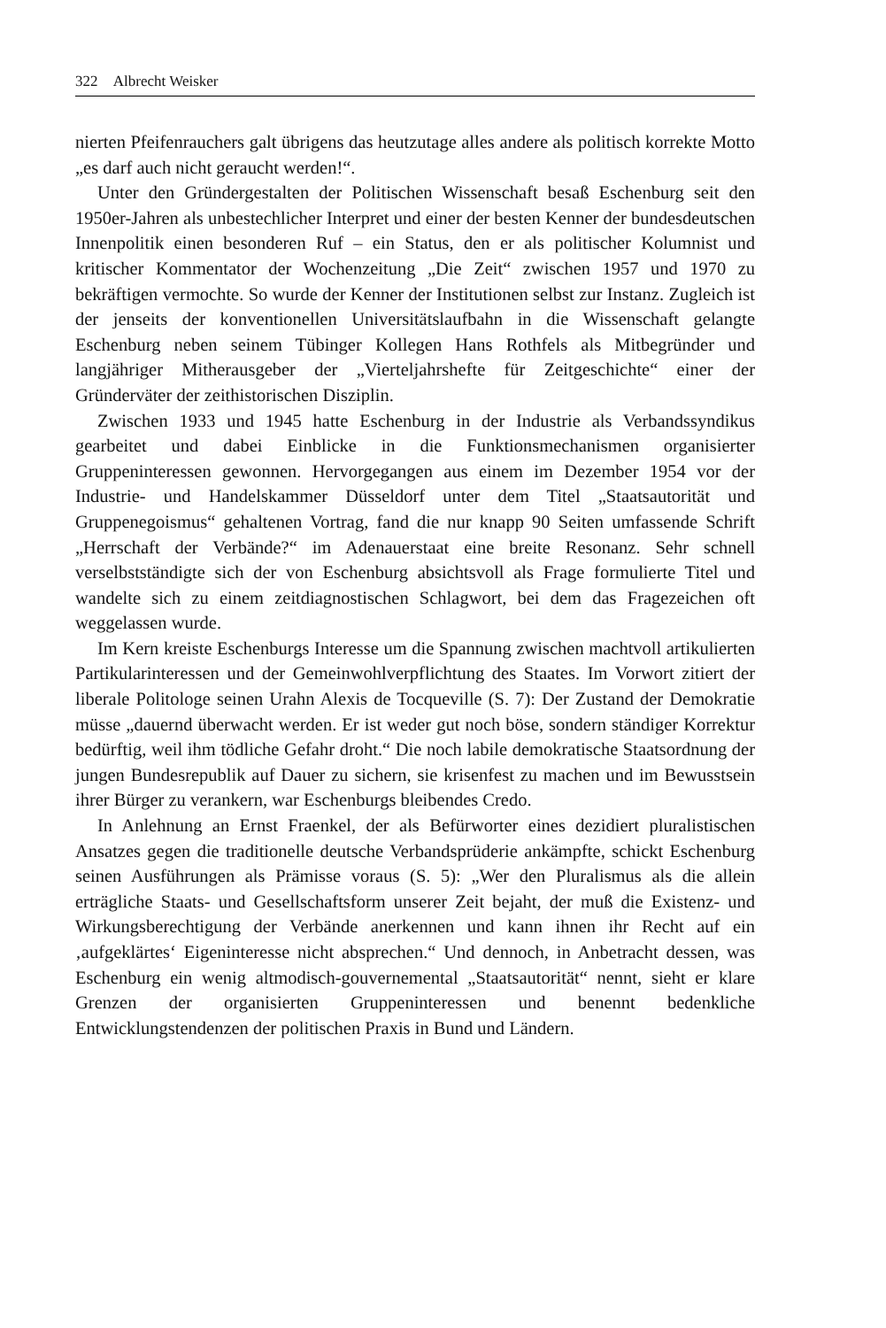322 Albrecht Weisker
nierten Pfeifenrauchers galt übrigens das heutzutage alles andere als politisch korrekte Motto „es darf auch nicht geraucht werden!“.
Unter den Gründergestalten der Politischen Wissenschaft besaß Eschenburg seit den 1950er-Jahren als unbestechlicher Interpret und einer der besten Kenner der bundesdeutschen Innenpolitik einen besonderen Ruf – ein Status, den er als politischer Kolumnist und kritischer Kommentator der Wochenzeitung „Die Zeit“ zwischen 1957 und 1970 zu bekräftigen vermochte. So wurde der Kenner der Institutionen selbst zur Instanz. Zugleich ist der jenseits der konventionellen Universitätslaufbahn in die Wissenschaft gelangte Eschenburg neben seinem Tübinger Kollegen Hans Rothfels als Mitbegründer und langjähriger Mitherausgeber der „Vierteljahrshefte für Zeitgeschichte“ einer der Gründerväter der zeithistorischen Disziplin.
Zwischen 1933 und 1945 hatte Eschenburg in der Industrie als Verbandssyndikus gearbeitet und dabei Einblicke in die Funktionsmechanismen organisierter Gruppeninteressen gewonnen. Hervorgegangen aus einem im Dezember 1954 vor der Industrie- und Handelskammer Düsseldorf unter dem Titel „Staatsautorität und Gruppenegoismus“ gehaltenen Vortrag, fand die nur knapp 90 Seiten umfassende Schrift „Herrschaft der Verbände?“ im Adenauerstaat eine breite Resonanz. Sehr schnell verselbstständigte sich der von Eschenburg absichtsvoll als Frage formulierte Titel und wandelte sich zu einem zeitdiagnostischen Schlagwort, bei dem das Fragezeichen oft weggelassen wurde.
Im Kern kreiste Eschenburgs Interesse um die Spannung zwischen machtvoll artikulierten Partikularinteressen und der Gemeinwohlverpflichtung des Staates. Im Vorwort zitiert der liberale Politologe seinen Urahn Alexis de Tocqueville (S. 7): Der Zustand der Demokratie müsse „dauernd überwacht werden. Er ist weder gut noch böse, sondern ständiger Korrektur bedürftig, weil ihm tödliche Gefahr droht.“ Die noch labile demokratische Staatsordnung der jungen Bundesrepublik auf Dauer zu sichern, sie krisenfest zu machen und im Bewusstsein ihrer Bürger zu verankern, war Eschenburgs bleibendes Credo.
In Anlehnung an Ernst Fraenkel, der als Befürworter eines dezidiert pluralistischen Ansatzes gegen die traditionelle deutsche Verbandsprüderie ankämpfte, schickt Eschenburg seinen Ausführungen als Prämisse voraus (S. 5): „Wer den Pluralismus als die allein erträgliche Staats- und Gesellschaftsform unserer Zeit bejaht, der muß die Existenz- und Wirkungsberechtigung der Verbände anerkennen und kann ihnen ihr Recht auf ein ‚aufgeklärtes‘ Eigeninteresse nicht absprechen.“ Und dennoch, in Anbetracht dessen, was Eschenburg ein wenig altmodisch-gouvernemental „Staatsautorität“ nennt, sieht er klare Grenzen der organisierten Gruppeninteressen und benennt bedenkliche Entwicklungstendenzen der politischen Praxis in Bund und Ländern.